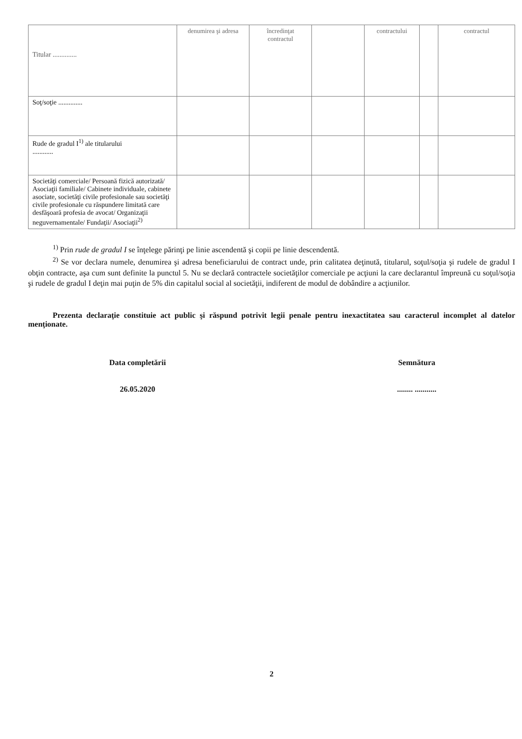| Titular .............. | denumirea şi adresa | încredinţat contractul | | contractului | | contractul |
| Soţ/soţie .............. | | | | | | |
| Rude de gradul I<sup>1)</sup> ale titularului ............ | | | | | | |
| Societăţi comerciale/ Persoană fizică autorizată/ Asociaţii familiale/ Cabinete individuale, cabinete asociate, societăţi civile profesionale sau societăţi civile profesionale cu răspundere limitată care desfăşoară profesia de avocat/ Organizaţii neguvernamentale/ Fundaţii/ Asociaţii<sup>2)</sup> | | | | | | |
<sup>1)</sup> Prin rude de gradul I se înţelege părinţi pe linie ascendentă şi copii pe linie descendentă.
<sup>2)</sup> Se vor declara numele, denumirea şi adresa beneficiarului de contract unde, prin calitatea deţinută, titularul, soţul/soţia şi rudele de gradul I obţin contracte, aşa cum sunt definite la punctul 5. Nu se declară contractele societăţilor comerciale pe acţiuni la care declarantul împreună cu soţul/soţia şi rudele de gradul I deţin mai puţin de 5% din capitalul social al societăţii, indiferent de modul de dobândire a acţiunilor.
Prezenta declaraţie constituie act public şi răspund potrivit legii penale pentru inexactitatea sau caracterul incomplet al datelor menţionate.
Data completării
26.05.2020
Semnătura
........ ...........
2